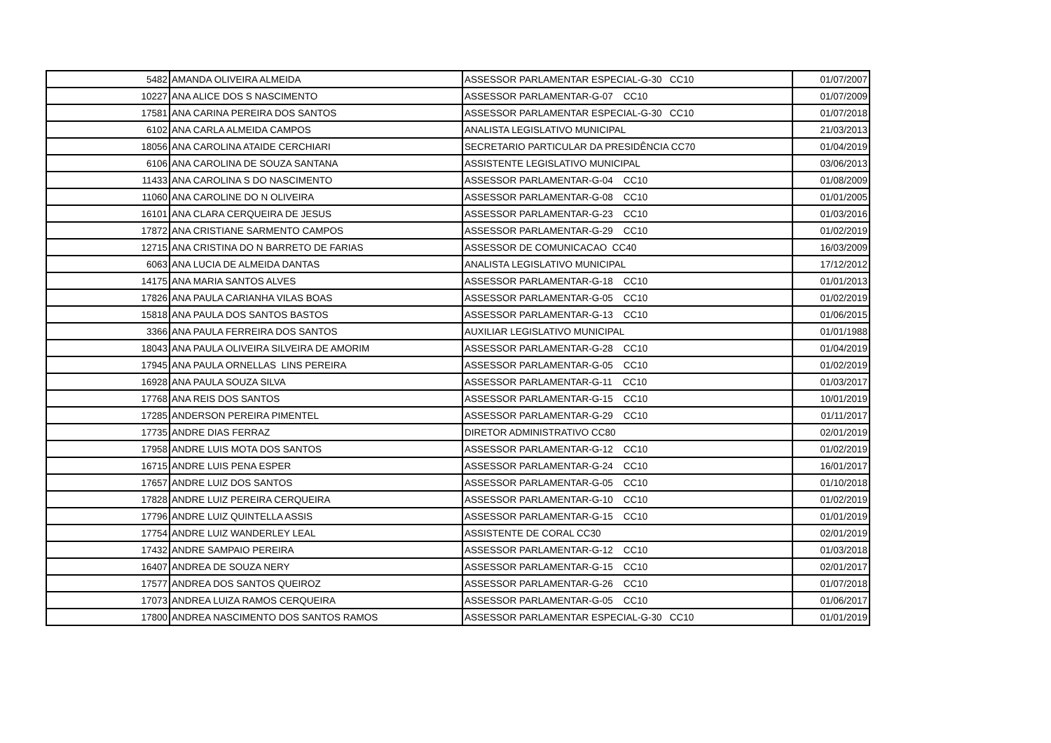| 5482 | AMANDA OLIVEIRA ALMEIDA | ASSESSOR PARLAMENTAR ESPECIAL-G-30 CC10 | 01/07/2007 |
| 10227 | ANA ALICE DOS S NASCIMENTO | ASSESSOR PARLAMENTAR-G-07 CC10 | 01/07/2009 |
| 17581 | ANA CARINA PEREIRA DOS SANTOS | ASSESSOR PARLAMENTAR ESPECIAL-G-30 CC10 | 01/07/2018 |
| 6102 | ANA CARLA ALMEIDA CAMPOS | ANALISTA LEGISLATIVO MUNICIPAL | 21/03/2013 |
| 18056 | ANA CAROLINA ATAIDE CERCHIARI | SECRETARIO PARTICULAR DA PRESIDÊNCIA CC70 | 01/04/2019 |
| 6106 | ANA CAROLINA DE SOUZA SANTANA | ASSISTENTE LEGISLATIVO MUNICIPAL | 03/06/2013 |
| 11433 | ANA CAROLINA S DO NASCIMENTO | ASSESSOR PARLAMENTAR-G-04 CC10 | 01/08/2009 |
| 11060 | ANA CAROLINE DO N OLIVEIRA | ASSESSOR PARLAMENTAR-G-08 CC10 | 01/01/2005 |
| 16101 | ANA CLARA CERQUEIRA DE JESUS | ASSESSOR PARLAMENTAR-G-23 CC10 | 01/03/2016 |
| 17872 | ANA CRISTIANE SARMENTO CAMPOS | ASSESSOR PARLAMENTAR-G-29 CC10 | 01/02/2019 |
| 12715 | ANA CRISTINA DO N BARRETO DE FARIAS | ASSESSOR DE COMUNICACAO CC40 | 16/03/2009 |
| 6063 | ANA LUCIA DE ALMEIDA DANTAS | ANALISTA LEGISLATIVO MUNICIPAL | 17/12/2012 |
| 14175 | ANA MARIA SANTOS ALVES | ASSESSOR PARLAMENTAR-G-18 CC10 | 01/01/2013 |
| 17826 | ANA PAULA CARIANHA VILAS BOAS | ASSESSOR PARLAMENTAR-G-05 CC10 | 01/02/2019 |
| 15818 | ANA PAULA DOS SANTOS BASTOS | ASSESSOR PARLAMENTAR-G-13 CC10 | 01/06/2015 |
| 3366 | ANA PAULA FERREIRA DOS SANTOS | AUXILIAR LEGISLATIVO MUNICIPAL | 01/01/1988 |
| 18043 | ANA PAULA OLIVEIRA SILVEIRA DE AMORIM | ASSESSOR PARLAMENTAR-G-28 CC10 | 01/04/2019 |
| 17945 | ANA PAULA ORNELLAS LINS PEREIRA | ASSESSOR PARLAMENTAR-G-05 CC10 | 01/02/2019 |
| 16928 | ANA PAULA SOUZA SILVA | ASSESSOR PARLAMENTAR-G-11 CC10 | 01/03/2017 |
| 17768 | ANA REIS DOS SANTOS | ASSESSOR PARLAMENTAR-G-15 CC10 | 10/01/2019 |
| 17285 | ANDERSON PEREIRA PIMENTEL | ASSESSOR PARLAMENTAR-G-29 CC10 | 01/11/2017 |
| 17735 | ANDRE DIAS FERRAZ | DIRETOR ADMINISTRATIVO CC80 | 02/01/2019 |
| 17958 | ANDRE LUIS MOTA DOS SANTOS | ASSESSOR PARLAMENTAR-G-12 CC10 | 01/02/2019 |
| 16715 | ANDRE LUIS PENA ESPER | ASSESSOR PARLAMENTAR-G-24 CC10 | 16/01/2017 |
| 17657 | ANDRE LUIZ DOS SANTOS | ASSESSOR PARLAMENTAR-G-05 CC10 | 01/10/2018 |
| 17828 | ANDRE LUIZ PEREIRA CERQUEIRA | ASSESSOR PARLAMENTAR-G-10 CC10 | 01/02/2019 |
| 17796 | ANDRE LUIZ QUINTELLA ASSIS | ASSESSOR PARLAMENTAR-G-15 CC10 | 01/01/2019 |
| 17754 | ANDRE LUIZ WANDERLEY LEAL | ASSISTENTE DE CORAL CC30 | 02/01/2019 |
| 17432 | ANDRE SAMPAIO PEREIRA | ASSESSOR PARLAMENTAR-G-12 CC10 | 01/03/2018 |
| 16407 | ANDREA DE SOUZA NERY | ASSESSOR PARLAMENTAR-G-15 CC10 | 02/01/2017 |
| 17577 | ANDREA DOS SANTOS QUEIROZ | ASSESSOR PARLAMENTAR-G-26 CC10 | 01/07/2018 |
| 17073 | ANDREA LUIZA RAMOS CERQUEIRA | ASSESSOR PARLAMENTAR-G-05 CC10 | 01/06/2017 |
| 17800 | ANDREA NASCIMENTO DOS SANTOS RAMOS | ASSESSOR PARLAMENTAR ESPECIAL-G-30 CC10 | 01/01/2019 |